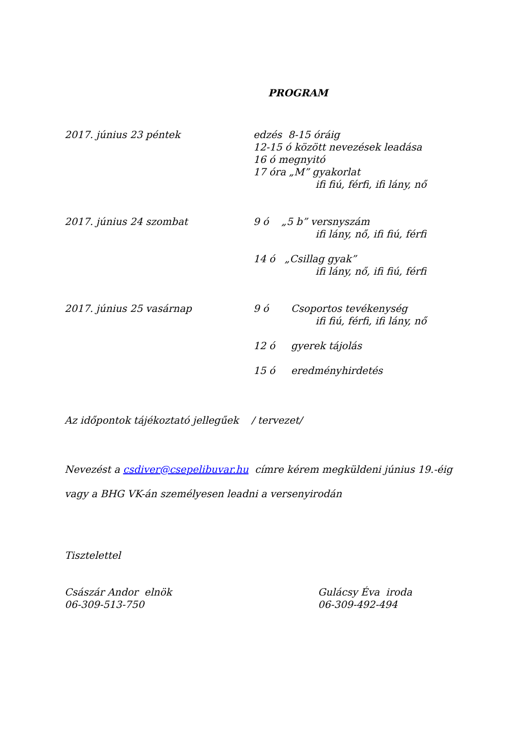PROGRAM
2017. június 23 péntek edzés 8-15 óráig
12-15 ó között nevezések leadása
16 ó megnyitó
17 óra „M” gyakorlat
ifi fiú, férfi, ifi lány, nő
2017. június 24 szombat 9 ó „5 b” versnyszám
ifi lány, nő, ifi fiú, férfi
14 ó „Csillag gyak”
ifi lány, nő, ifi fiú, férfi
2017. június 25 vasárnap 9 ó Csoportos tevékenység
ifi fiú, férfi, ifi lány, nő
12 ó gyerek tájolás
15 ó eredményhirdetés
Az időpontok tájékoztató jellegűek / tervezet/
Nevezést a csdiver@csepelibuvar.hu címre kérem megküldeni június 19.-éig
vagy a BHG VK-án személyesen leadni a versenyirodán
Tisztelettel
Császár Andor elnök
06-309-513-750
Gulácsy Éva iroda
06-309-492-494